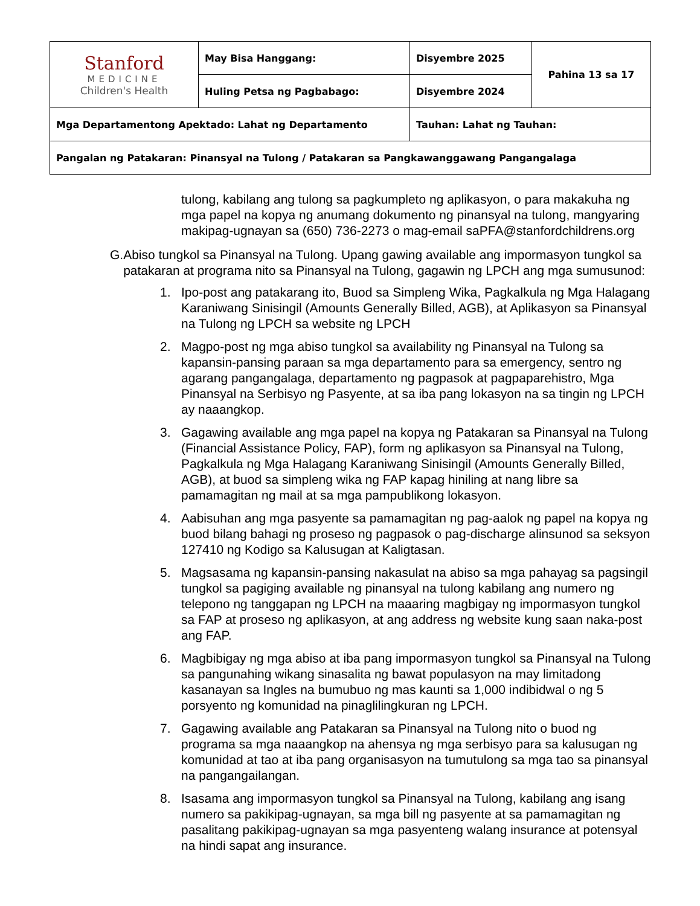| Stanford MEDICINE Children's Health | May Bisa Hanggang: | Disyembre 2025 | Pahina 13 sa 17 |
| | Huling Petsa ng Pagbabago: | Disyembre 2024 | |
| Mga Departamentong Apektado: Lahat ng Departamento | | Tauhan: Lahat ng Tauhan: | |
| Pangalan ng Patakaran: Pinansyal na Tulong / Patakaran sa Pangkawanggawang Pangangalaga | | | |
tulong, kabilang ang tulong sa pagkumpleto ng aplikasyon, o para makakuha ng mga papel na kopya ng anumang dokumento ng pinansyal na tulong, mangyaring makipag-ugnayan sa (650) 736-2273 o mag-email saPFA@stanfordchildrens.org
G. Abiso tungkol sa Pinansyal na Tulong. Upang gawing available ang impormasyon tungkol sa patakaran at programa nito sa Pinansyal na Tulong, gagawin ng LPCH ang mga sumusunod:
1. Ipo-post ang patakarang ito, Buod sa Simpleng Wika, Pagkalkula ng Mga Halagang Karaniwang Sinisingil (Amounts Generally Billed, AGB), at Aplikasyon sa Pinansyal na Tulong ng LPCH sa website ng LPCH
2. Magpo-post ng mga abiso tungkol sa availability ng Pinansyal na Tulong sa kapansin-pansing paraan sa mga departamento para sa emergency, sentro ng agarang pangangalaga, departamento ng pagpasok at pagpaparehistro, Mga Pinansyal na Serbisyo ng Pasyente, at sa iba pang lokasyon na sa tingin ng LPCH ay naaangkop.
3. Gagawing available ang mga papel na kopya ng Patakaran sa Pinansyal na Tulong (Financial Assistance Policy, FAP), form ng aplikasyon sa Pinansyal na Tulong, Pagkalkula ng Mga Halagang Karaniwang Sinisingil (Amounts Generally Billed, AGB), at buod sa simpleng wika ng FAP kapag hiniling at nang libre sa pamamagitan ng mail at sa mga pampublikong lokasyon.
4. Aabisuhan ang mga pasyente sa pamamagitan ng pag-aalok ng papel na kopya ng buod bilang bahagi ng proseso ng pagpasok o pag-discharge alinsunod sa seksyon 127410 ng Kodigo sa Kalusugan at Kaligtasan.
5. Magsasama ng kapansin-pansing nakasulat na abiso sa mga pahayag sa pagsingil tungkol sa pagiging available ng pinansyal na tulong kabilang ang numero ng telepono ng tanggapan ng LPCH na maaaring magbigay ng impormasyon tungkol sa FAP at proseso ng aplikasyon, at ang address ng website kung saan naka-post ang FAP.
6. Magbibigay ng mga abiso at iba pang impormasyon tungkol sa Pinansyal na Tulong sa pangunahing wikang sinasalita ng bawat populasyon na may limitadong kasanayan sa Ingles na bumubuo ng mas kaunti sa 1,000 indibidwal o ng 5 porsyento ng komunidad na pinaglilingkuran ng LPCH.
7. Gagawing available ang Patakaran sa Pinansyal na Tulong nito o buod ng programa sa mga naaangkop na ahensya ng mga serbisyo para sa kalusugan ng komunidad at tao at iba pang organisasyon na tumutulong sa mga tao sa pinansyal na pangangailangan.
8. Isasama ang impormasyon tungkol sa Pinansyal na Tulong, kabilang ang isang numero sa pakikipag-ugnayan, sa mga bill ng pasyente at sa pamamagitan ng pasalitang pakikipag-ugnayan sa mga pasyenteng walang insurance at potensyal na hindi sapat ang insurance.